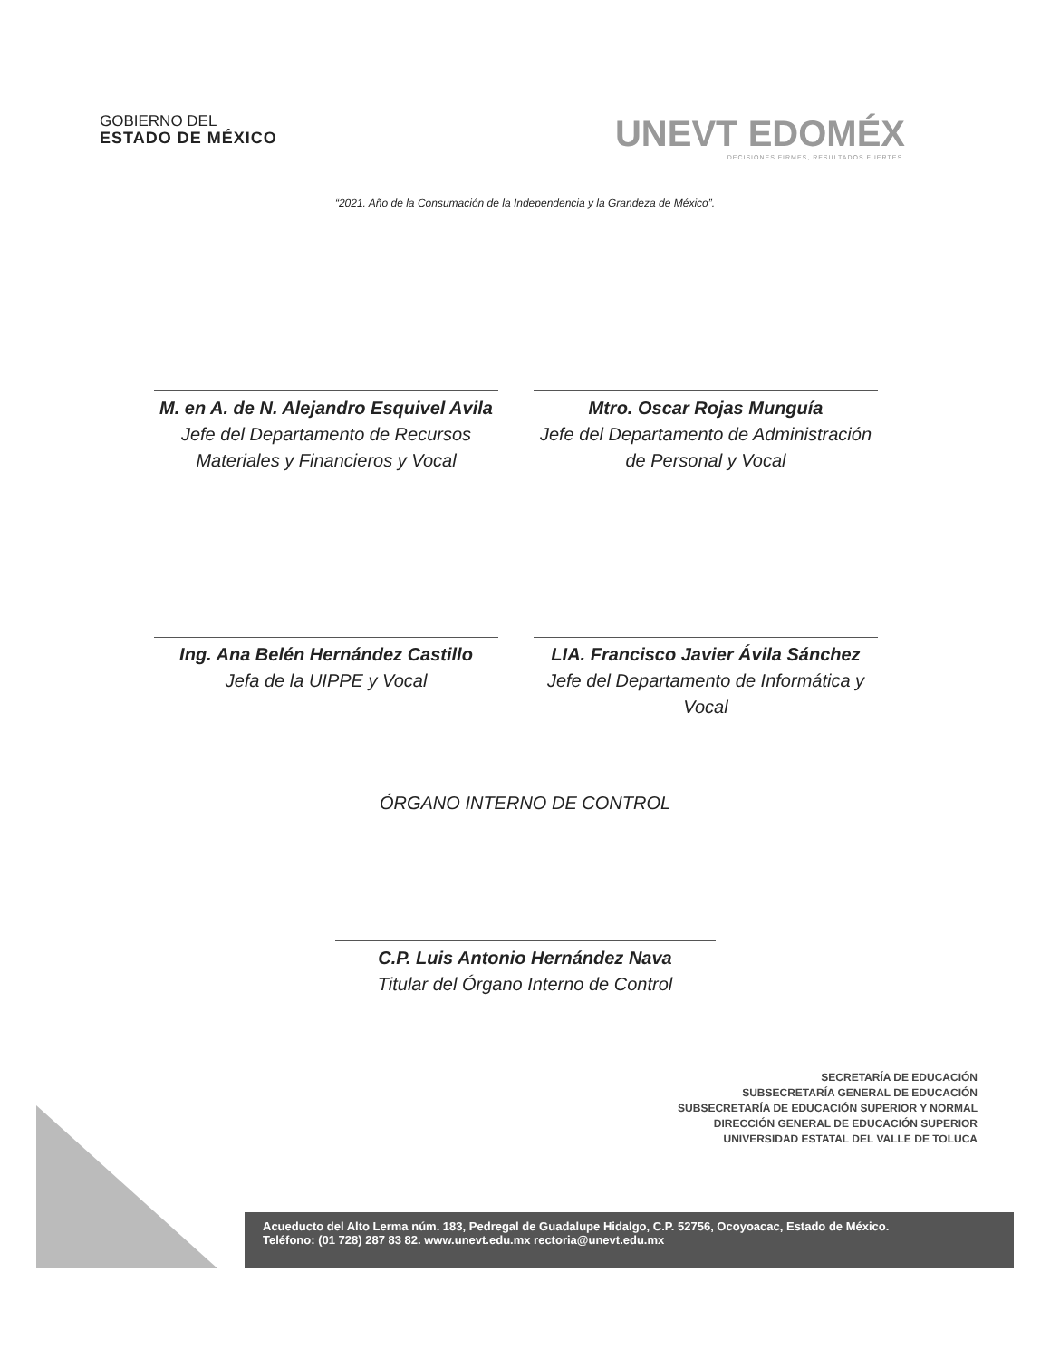GOBIERNO DEL
ESTADO DE MÉXICO
UNEVT EDOMÉX
DECISIONES FIRMES, RESULTADOS FUERTES.
“2021. Año de la Consumación de la Independencia y la Grandeza de México”.
M. en A. de N. Alejandro Esquivel Avila
Jefe del Departamento de Recursos Materiales y Financieros y Vocal
Mtro. Oscar Rojas Munguía
Jefe del Departamento de Administración de Personal y Vocal
Ing. Ana Belén Hernández Castillo
Jefa de la UIPPE y Vocal
LIA. Francisco Javier Ávila Sánchez
Jefe del Departamento de Informática y Vocal
ÓRGANO INTERNO DE CONTROL
C.P. Luis Antonio Hernández Nava
Titular del Órgano Interno de Control
SECRETARÍA DE EDUCACIÓN
SUBSECRETARÍA GENERAL DE EDUCACIÓN
SUBSECRETARÍA DE EDUCACIÓN SUPERIOR Y NORMAL
DIRECCIÓN GENERAL DE EDUCACIÓN SUPERIOR
UNIVERSIDAD ESTATAL DEL VALLE DE TOLUCA
Acueducto del Alto Lerma núm. 183, Pedregal de Guadalupe Hidalgo, C.P. 52756, Ocoyoacac, Estado de México.
Teléfono: (01 728) 287 83 82. www.unevt.edu.mx rectoria@unevt.edu.mx